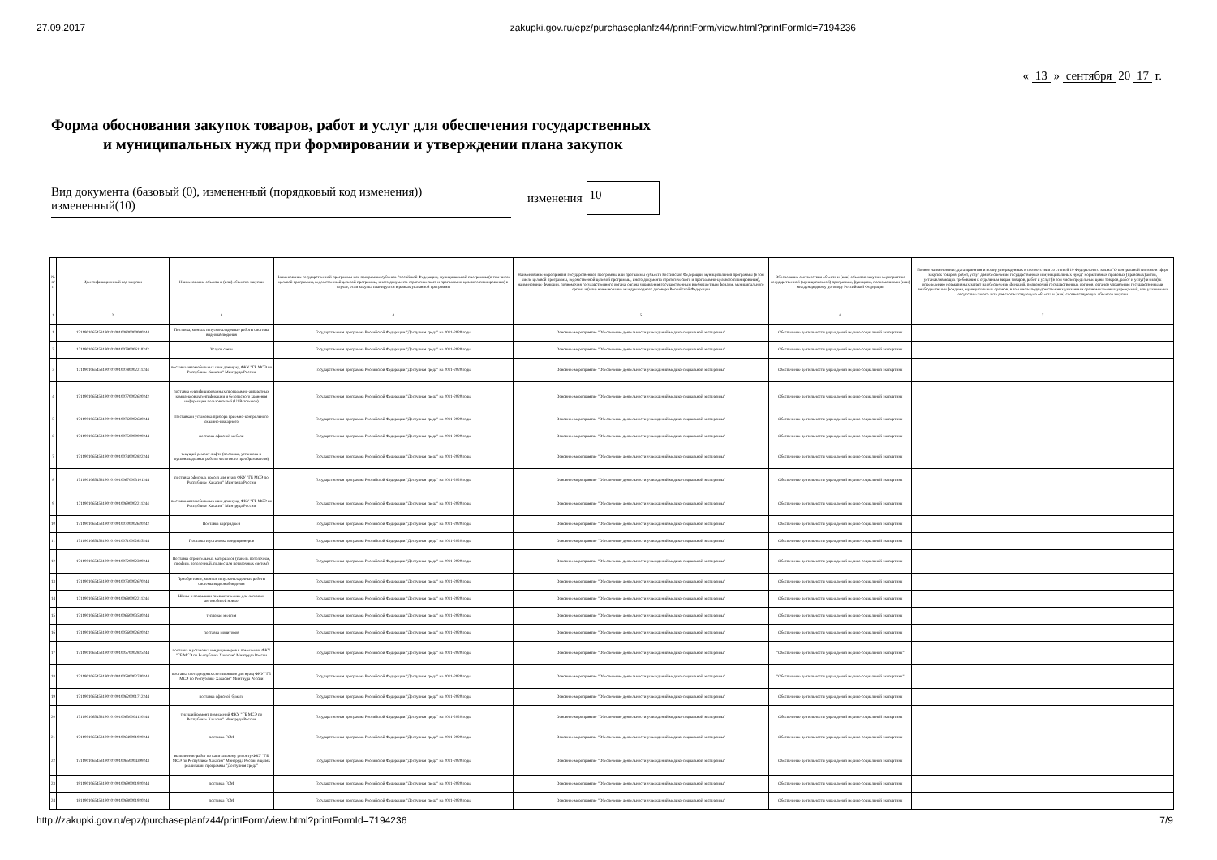27.09.2017 zakupki.gov.ru/epz/purchaseplanfz44/printForm/view.html?printFormId=7194236
« 13 » сентября 20 17 г.
Форма обоснования закупок товаров, работ и услуг для обеспечения государственных
и муниципальных нужд при формировании и утверждении плана закупок
Вид документа (базовый (0), измененный (порядковый код изменения))
измененный(10)
изменения
10
| № п/п | Идентификационный код закупки | Наименование объекта и (или) объектов закупки | Наименование государственной программы или программы субъекта Российской Федерации, муниципальной программы (в том числе целевой программы, ведомственной целевой программы, иного документа стратегического и программно-целевого планирования) в случае, если закупка планируется в рамках указанной программы | Наименование мероприятия государственной программы или программы субъекта Российской Федерации, муниципальной программы (в том числе целевой программы, ведомственной целевой программы, иного документа стратегического и программно-целевого планирования), наименование функции, полномочия государственного органа, органа управления государственным внебюджетным фондом, муниципального органа и (или) наименование международного договора Российской Федерации | Обоснование соответствия объекта и (или) объектов закупки мероприятию государственной (муниципальной) программы, функциям, полномочиям и (или) международному договору Российской Федерации | Полное наименование, дата принятия и номер утвержденных в соответствии со статьей 19 Федерального закона "О контрактной системе в сфере закупок товаров, работ, услуг для обеспечения государственных и муниципальных нужд" нормативных правовых (правовых) актов, устанавливающих требования к отдельным видам товаров, работ и услуг (в том числе предельные цены товаров, работ и услуг) и (или) к определению нормативных затрат на обеспечение функций, полномочий государственных органов, органов управления государственными внебюджетными фондами, муниципальных органов, в том числе подведомственных указанным органам казенных учреждений, или указание на отсутствие такого акта для соответствующего объекта и (или) соответствующих объектов закупки |
| --- | --- | --- | --- | --- | --- | --- |
| 1 | 2 | 3 | 4 | 5 | 6 | 7 |
| 1 | 171190106545319010100100800000000244 | Поставка, монтаж и пусконаладочные работы системы видеонаблюдения | Государственная программа Российской Федерации "Доступная среда" на 2011-2020 годы | Основное мероприятие "Обеспечение деятельности учреждений медико-социальной экспертизы" | Обеспечение деятельности учреждений медико-социальной экспертизы | |
| 2 | 171190106545319010100100790006110242 | Услуги связи | Государственная программа Российской Федерации "Доступная среда" на 2011-2020 годы | Основное мероприятие "Обеспечение деятельности учреждений медико-социальной экспертизы" | Обеспечение деятельности учреждений медико-социальной экспертизы | |
| 3 | 171190106545319010100100780002211244 | поставка автомобильных шин для нужд ФКУ "ГБ МСЭ по Республике Хакасия" Минтруда России | Государственная программа Российской Федерации "Доступная среда" на 2011-2020 годы | Основное мероприятие "Обеспечение деятельности учреждений медико-социальной экспертизы" | Обеспечение деятельности учреждений медико-социальной экспертизы | |
| 4 | 171190106545319010100100770002620242 | поставка сертифицированных программно-аппаратных комплексов аутентификации и безопасного хранения информации пользователей (USB-токенов) | Государственная программа Российской Федерации "Доступная среда" на 2011-2020 годы | Основное мероприятие "Обеспечение деятельности учреждений медико-социальной экспертизы" | Обеспечение деятельности учреждений медико-социальной экспертизы | |
| 5 | 171190106545319010100100760002630244 | Поставка и установка прибора приемно-контрольного охранно-пожарного | Государственная программа Российской Федерации "Доступная среда" на 2011-2020 годы | Основное мероприятие "Обеспечение деятельности учреждений медико-социальной экспертизы" | Обеспечение деятельности учреждений медико-социальной экспертизы | |
| 6 | 171190106545319010100100750000000244 | поставка офисной мебели | Государственная программа Российской Федерации "Доступная среда" на 2011-2020 годы | Основное мероприятие "Обеспечение деятельности учреждений медико-социальной экспертизы" | Обеспечение деятельности учреждений медико-социальной экспертизы | |
| 7 | 171190106545319010100100740002822244 | текущий ремонт лифта (поставка, установка и пусконаладочные работы частотного преобразователя) | Государственная программа Российской Федерации "Доступная среда" на 2011-2020 годы | Основное мероприятие "Обеспечение деятельности учреждений медико-социальной экспертизы" | Обеспечение деятельности учреждений медико-социальной экспертизы | |
| 8 | 171190106545319010100100670003101244 | поставка офисных кресел для нужд ФКУ "ГБ МСЭ по Республике Хакасия" Минтруда России | Государственная программа Российской Федерации "Доступная среда" на 2011-2020 годы | Основное мероприятие "Обеспечение деятельности учреждений медико-социальной экспертизы" | Обеспечение деятельности учреждений медико-социальной экспертизы | |
| 9 | 171190106545319010100100690002211244 | поставка автомобильных шин для нужд ФКУ "ГБ МСЭ по Республике Хакасия" Минтруда России | Государственная программа Российской Федерации "Доступная среда" на 2011-2020 годы | Основное мероприятие "Обеспечение деятельности учреждений медико-социальной экспертизы" | Обеспечение деятельности учреждений медико-социальной экспертизы | |
| 10 | 171190106545319010100100700002620242 | Поставка картриджей | Государственная программа Российской Федерации "Доступная среда" на 2011-2020 годы | Основное мероприятие "Обеспечение деятельности учреждений медико-социальной экспертизы" | Обеспечение деятельности учреждений медико-социальной экспертизы | |
| 11 | 171190106545319010100100710002825244 | Поставка и установка кондиционеров | Государственная программа Российской Федерации "Доступная среда" на 2011-2020 годы | Основное мероприятие "Обеспечение деятельности учреждений медико-социальной экспертизы" | Обеспечение деятельности учреждений медико-социальной экспертизы | |
| 12 | 171190106545319010100100720002399244 | Поставка строительных материалов (панель потолочная, профиль потолочный, подвес для потолочных систем) | Государственная программа Российской Федерации "Доступная среда" на 2011-2020 годы | Основное мероприятие "Обеспечение деятельности учреждений медико-социальной экспертизы" | Обеспечение деятельности учреждений медико-социальной экспертизы | |
| 13 | 171190106545319010100100730002670244 | Приобретение, монтаж и пусконаладочные работы системы видеонаблюдения | Государственная программа Российской Федерации "Доступная среда" на 2011-2020 годы | Основное мероприятие "Обеспечение деятельности учреждений медико-социальной экспертизы" | Обеспечение деятельности учреждений медико-социальной экспертизы | |
| 14 | 171190106545319010100100680002211244 | Шины и покрышки пневматические для легковых автомобилей новые | Государственная программа Российской Федерации "Доступная среда" на 2011-2020 годы | Основное мероприятие "Обеспечение деятельности учреждений медико-социальной экспертизы" | Обеспечение деятельности учреждений медико-социальной экспертизы | |
| 15 | 171190106545319010100100660003530244 | тепловая энергия | Государственная программа Российской Федерации "Доступная среда" на 2011-2020 годы | Основное мероприятие "Обеспечение деятельности учреждений медико-социальной экспертизы" | Обеспечение деятельности учреждений медико-социальной экспертизы | |
| 16 | 171190106545319010100100560002620242 | поставка мониторов | Государственная программа Российской Федерации "Доступная среда" на 2011-2020 годы | Основное мероприятие "Обеспечение деятельности учреждений медико-социальной экспертизы" | Обеспечение деятельности учреждений медико-социальной экспертизы | |
| 17 | 171190106545319010100100570002825244 | поставка и установка кондиционеров в помещении ФКУ "ГБ МСЭ по Республике Хакасия" Минтруда России | Государственная программа Российской Федерации "Доступная среда" на 2011-2020 годы | Основное мероприятие "Обеспечение деятельности учреждений медико-социальной экспертизы" | "Обеспечение деятельности учреждений медико-социальной экспертизы" | |
| 18 | 171190106545319010100100580002740244 | поставка светодиодных светильников для нужд ФКУ "ГБ МСЭ по Республике Хакасия" Минтруда России | Государственная программа Российской Федерации "Доступная среда" на 2011-2020 годы | Основное мероприятие "Обеспечение деятельности учреждений медико-социальной экспертизы" | "Обеспечение деятельности учреждений медико-социальной экспертизы" | |
| 19 | 171190106545319010100100620001712244 | поставка офисной бумаги | Государственная программа Российской Федерации "Доступная среда" на 2011-2020 годы | Основное мероприятие "Обеспечение деятельности учреждений медико-социальной экспертизы" | Обеспечение деятельности учреждений медико-социальной экспертизы | |
| 20 | 171190106545319010100100630004120244 | текущий ремонт помещений ФКУ "ГБ МСЭ по Республике Хакасии" Минтруда России | Государственная программа Российской Федерации "Доступная среда" на 2011-2020 годы | Основное мероприятие "Обеспечение деятельности учреждений медико-социальной экспертизы" | Обеспечение деятельности учреждений медико-социальной экспертизы | |
| 21 | 171190106545319010100100640001920244 | поставка ГСМ | Государственная программа Российской Федерации "Доступная среда" на 2011-2020 годы | Основное мероприятие "Обеспечение деятельности учреждений медико-социальной экспертизы" | Обеспечение деятельности учреждений медико-социальной экспертизы | |
| 22 | 171190106545319010100100650004399243 | выполнение работ по капитальному ремонту ФКУ "ГБ МСЭ по Республике Хакасия" Минтруда России в целях реализации программы "Доступная среда" | Государственная программа Российской Федерации "Доступная среда" на 2011-2020 годы | Основное мероприятие "Обеспечение деятельности учреждений медико-социальной экспертизы" | Обеспечение деятельности учреждений медико-социальной экспертизы | |
| 23 | 191190106545319010100100690001920244 | поставка ГСМ | Государственная программа Российской Федерации "Доступная среда" на 2011-2020 годы | Основное мероприятие "Обеспечение деятельности учреждений медико-социальной экспертизы" | Обеспечение деятельности учреждений медико-социальной экспертизы | |
| 24 | 181190106545319010100100680001920244 | поставка ГСМ | Государственная программа Российской Федерации "Доступная среда" на 2011-2020 годы | Основное мероприятие "Обеспечение деятельности учреждений медико-социальной экспертизы" | Обеспечение деятельности учреждений медико-социальной экспертизы | |
http://zakupki.gov.ru/epz/purchaseplanfz44/printForm/view.html?printFormId=7194236 7/9